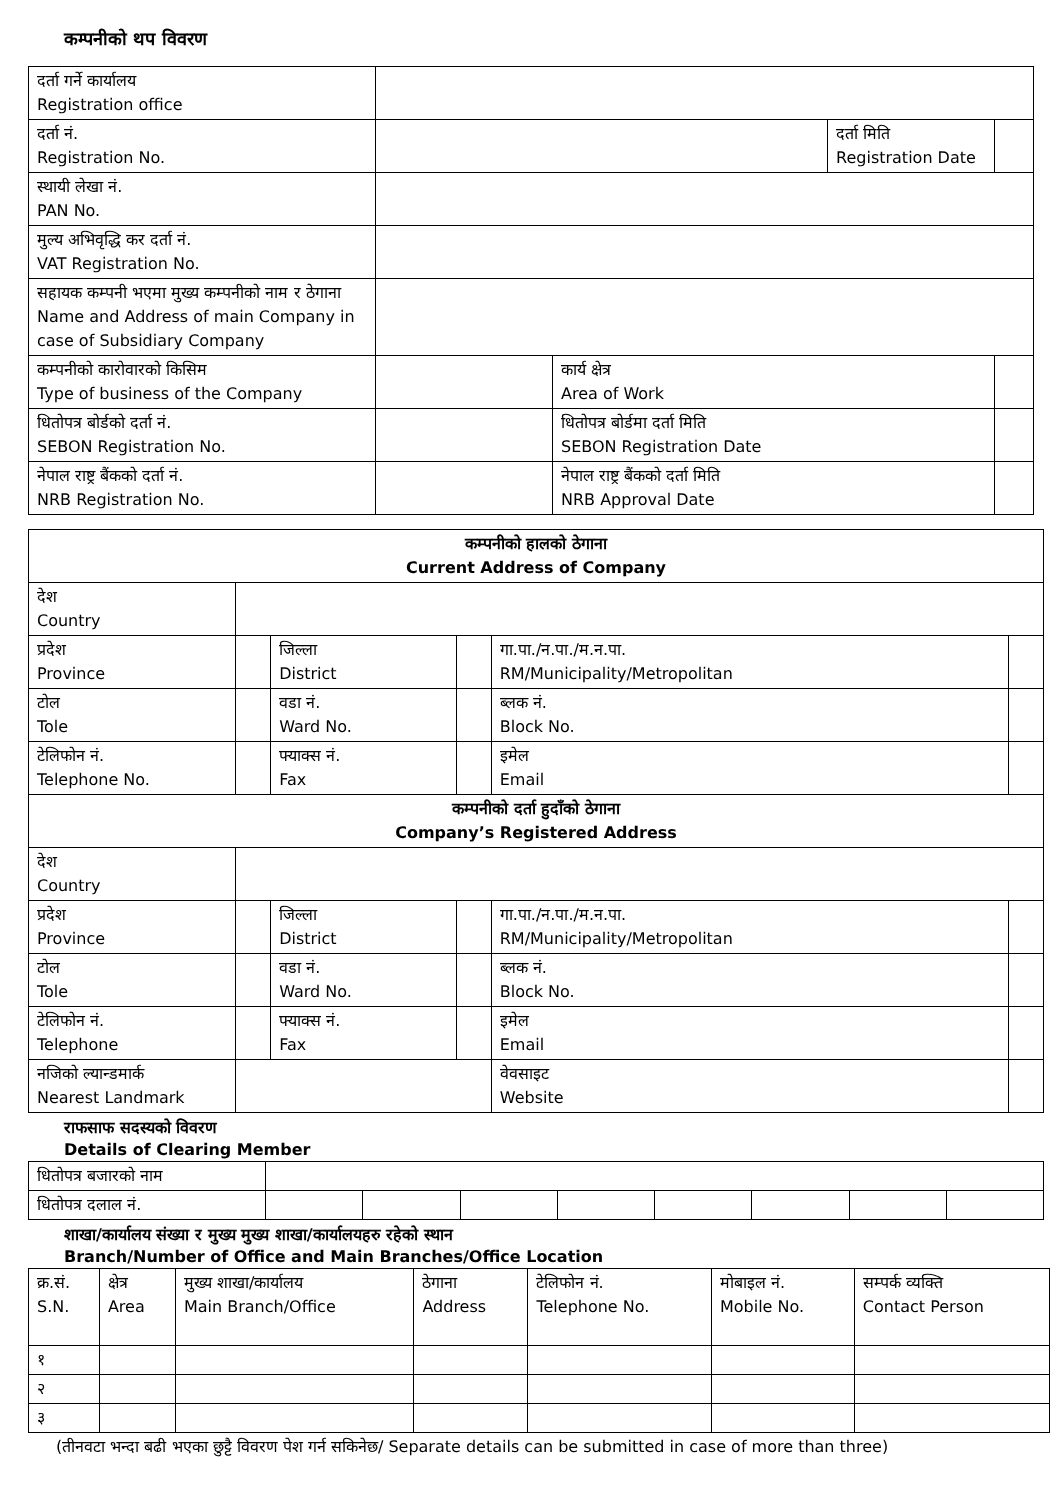कम्पनीको थप विवरण
| दर्ता गर्ने कार्यालय Registration office | | | | |
| दर्ता नं. Registration No. | | | दर्ता मिति Registration Date | |
| स्थायी लेखा नं. PAN No. | | | | |
| मुल्य अभिवृद्धि कर दर्ता नं. VAT Registration No. | | | | |
| सहायक कम्पनी भएमा मुख्य कम्पनीको नाम र ठेगाना Name and Address of main Company in case of Subsidiary Company | | | | |
| कम्पनीको कारोवारको किसिम Type of business of the Company | | कार्य क्षेत्र Area of Work | | |
| धितोपत्र बोर्डको दर्ता नं. SEBON Registration No. | | धितोपत्र बोर्डमा दर्ता मिति SEBON Registration Date | | |
| नेपाल राष्ट्र बैंकको दर्ता नं. NRB Registration No. | | नेपाल राष्ट्र बैंकको दर्ता मिति NRB Approval Date | | |
| कम्पनीको हालको ठेगाना Current Address of Company | | | | | |
| --- | --- | --- | --- | --- | --- |
| देश Country | | | | | |
| प्रदेश Province | | जिल्ला District | | गा.पा./न.पा./म.न.पा. RM/Municipality/Metropolitan | |
| टोल Tole | | वडा नं. Ward No. | | ब्लक नं. Block No. | |
| टेलिफोन नं. Telephone No. | | फ्याक्स नं. Fax | | इमेल Email | |
| कम्पनीको दर्ता हुदाँको ठेगाना Company’s Registered Address | | | | | |
| देश Country | | | | | |
| प्रदेश Province | | जिल्ला District | | गा.पा./न.पा./म.न.पा. RM/Municipality/Metropolitan | |
| टोल Tole | | वडा नं. Ward No. | | ब्लक नं. Block No. | |
| टेलिफोन नं. Telephone | | फ्याक्स नं. Fax | | इमेल Email | |
| नजिको ल्यान्डमार्क Nearest Landmark | | | | वेवसाइट Website | |
राफसाफ सदस्यको विवरण
Details of Clearing Member
| धितोपत्र बजारको नाम | | | | | | | | |
| धितोपत्र दलाल नं. | | | | | | | | |
शाखा/कार्यालय संख्या र मुख्य मुख्य शाखा/कार्यालयहरु रहेको स्थान
Branch/Number of Office and Main Branches/Office Location
| क्र.सं. S.N. | क्षेत्र Area | मुख्य शाखा/कार्यालय Main Branch/Office | ठेगाना Address | टेलिफोन नं. Telephone No. | मोबाइल नं. Mobile No. | सम्पर्क व्यक्ति Contact Person |
| --- | --- | --- | --- | --- | --- | --- |
| १ | | | | | | |
| २ | | | | | | |
| ३ | | | | | | |
(तीनवटा भन्दा बढी भएका छुट्टै विवरण पेश गर्न सकिनेछ/ Separate details can be submitted in case of more than three)